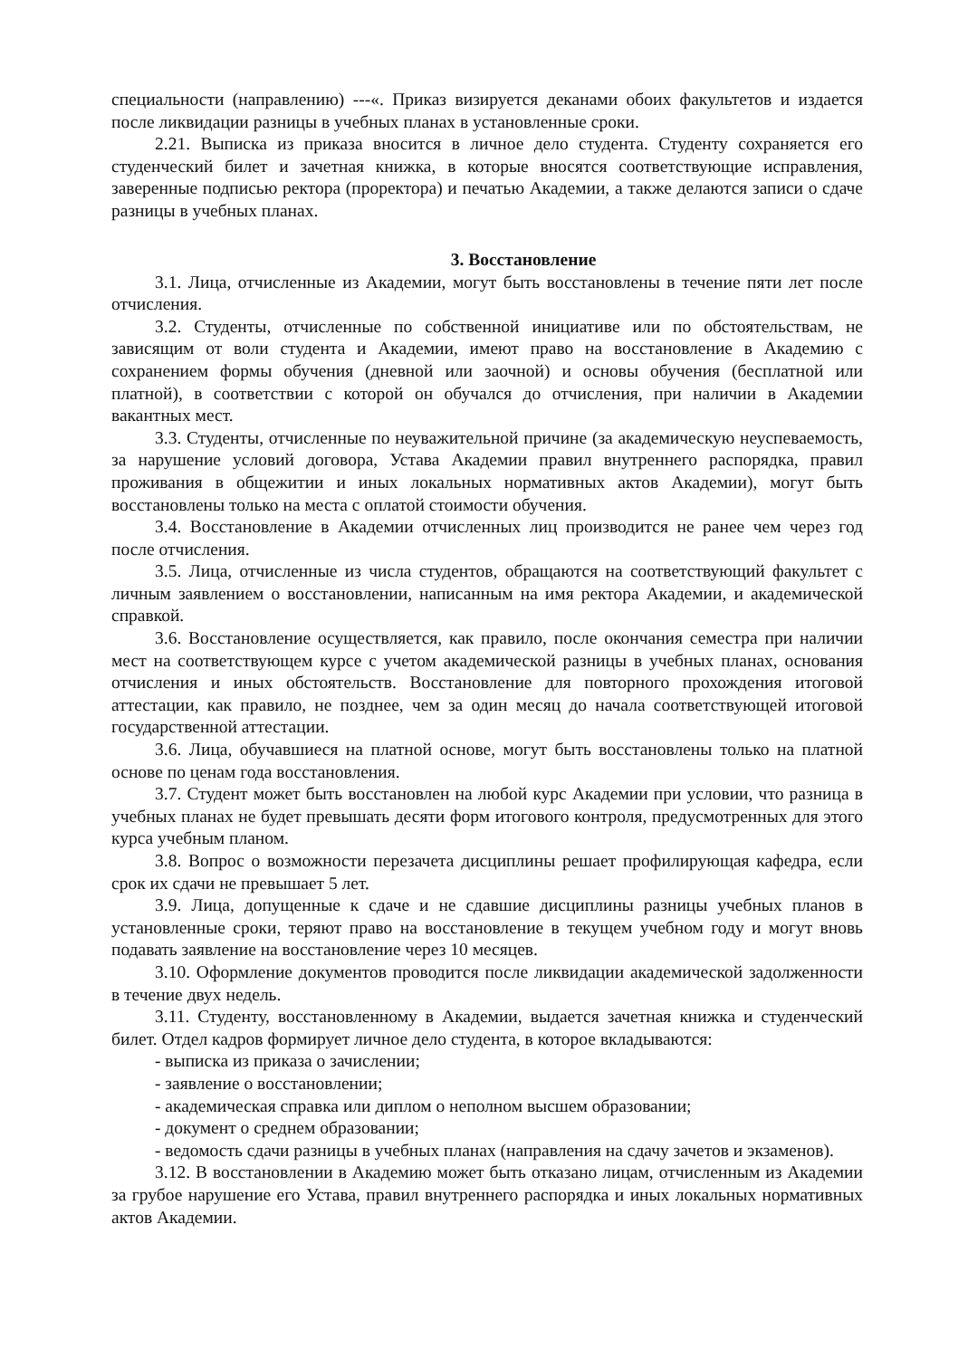специальности (направлению) ---«. Приказ визируется деканами обоих факультетов и издается после ликвидации разницы в учебных планах в установленные сроки.
2.21. Выписка из приказа вносится в личное дело студента. Студенту сохраняется его студенческий билет и зачетная книжка, в которые вносятся соответствующие исправления, заверенные подписью ректора (проректора) и печатью Академии, а также делаются записи о сдаче разницы в учебных планах.
3. Восстановление
3.1. Лица, отчисленные из Академии, могут быть восстановлены в течение пяти лет после отчисления.
3.2. Студенты, отчисленные по собственной инициативе или по обстоятельствам, не зависящим от воли студента и Академии, имеют право на восстановление в Академию с сохранением формы обучения (дневной или заочной) и основы обучения (бесплатной или платной), в соответствии с которой он обучался до отчисления, при наличии в Академии вакантных мест.
3.3. Студенты, отчисленные по неуважительной причине (за академическую неуспеваемость, за нарушение условий договора, Устава Академии правил внутреннего распорядка, правил проживания в общежитии и иных локальных нормативных актов Академии), могут быть восстановлены только на места с оплатой стоимости обучения.
3.4. Восстановление в Академии отчисленных лиц производится не ранее чем через год после отчисления.
3.5. Лица, отчисленные из числа студентов, обращаются на соответствующий факультет с личным заявлением о восстановлении, написанным на имя ректора Академии, и академической справкой.
3.6. Восстановление осуществляется, как правило, после окончания семестра при наличии мест на соответствующем курсе с учетом академической разницы в учебных планах, основания отчисления и иных обстоятельств. Восстановление для повторного прохождения итоговой аттестации, как правило, не позднее, чем за один месяц до начала соответствующей итоговой государственной аттестации.
3.6. Лица, обучавшиеся на платной основе, могут быть восстановлены только на платной основе по ценам года восстановления.
3.7. Студент может быть восстановлен на любой курс Академии при условии, что разница в учебных планах не будет превышать десяти форм итогового контроля, предусмотренных для этого курса учебным планом.
3.8. Вопрос о возможности перезачета дисциплины решает профилирующая кафедра, если срок их сдачи не превышает 5 лет.
3.9. Лица, допущенные к сдаче и не сдавшие дисциплины разницы учебных планов в установленные сроки, теряют право на восстановление в текущем учебном году и могут вновь подавать заявление на восстановление через 10 месяцев.
3.10. Оформление документов проводится после ликвидации академической задолженности в течение двух недель.
3.11. Студенту, восстановленному в Академии, выдается зачетная книжка и студенческий билет. Отдел кадров формирует личное дело студента, в которое вкладываются:
- выписка из приказа о зачислении;
- заявление о восстановлении;
- академическая справка или диплом о неполном высшем образовании;
- документ о среднем образовании;
- ведомость сдачи разницы в учебных планах (направления на сдачу зачетов и экзаменов).
3.12. В восстановлении в Академию может быть отказано лицам, отчисленным из Академии за грубое нарушение его Устава, правил внутреннего распорядка и иных локальных нормативных актов Академии.